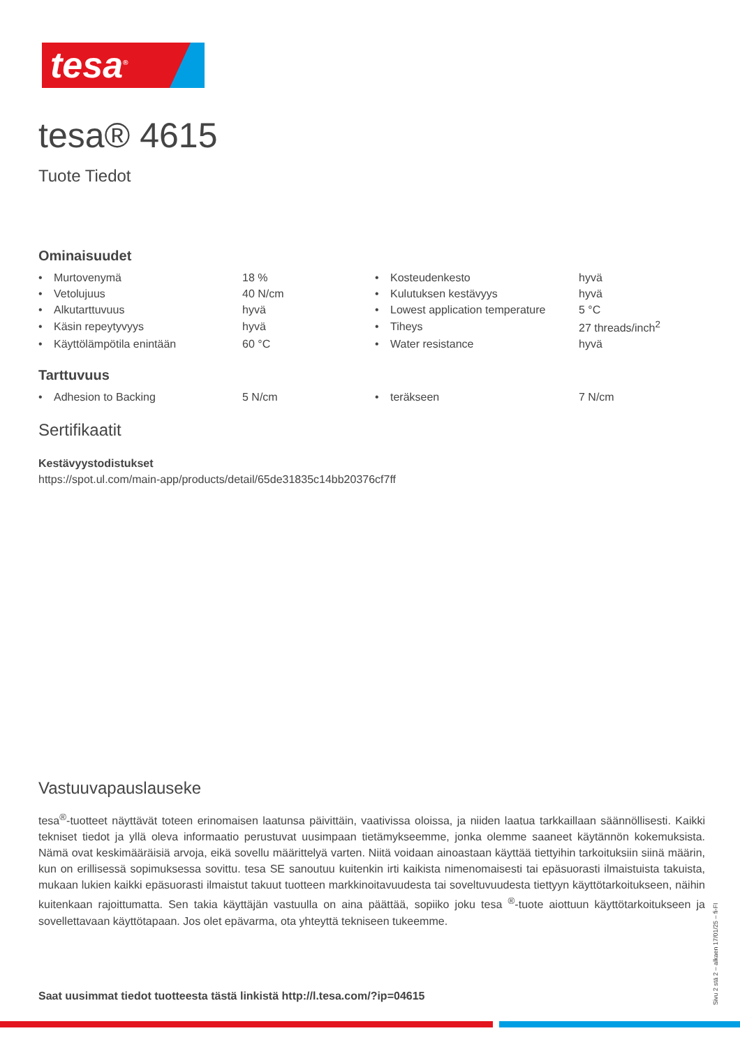tesa<sup>®</sup>
tesa® 4615
Tuote Tiedot
Ominaisuudet
| • | Murtovenymä | 18 % | • | Kosteudenkesto | hyvä |
| • | Vetolujuus | 40 N/cm | • | Kulutuksen kestävyys | hyvä |
| • | Alkutarttuvuus | hyvä | • | Lowest application temperature | 5 °C |
| • | Käsin repeytyvyys | hyvä | • | Tiheys | 27 threads/inch<sup>2</sup> |
| • | Käyttölämpötila enintään | 60 °C | • | Water resistance | hyvä |
Tarttuvuus
| • | Adhesion to Backing | 5 N/cm | • | teräkseen | 7 N/cm |
Sertifikaatit
Kestävyystodistukset
https://spot.ul.com/main-app/products/detail/65de31835c14bb20376cf7ff
Vastuuvapauslauseke
tesa<sup>®</sup>-tuotteet näyttävät toteen erinomaisen laatunsa päivittäin, vaativissa oloissa, ja niiden laatua tarkkaillaan säännöllisesti. Kaikki tekniset tiedot ja yllä oleva informaatio perustuvat uusimpaan tietämykseemme, jonka olemme saaneet käytännön kokemuksista. Nämä ovat keskimääräisiä arvoja, eikä sovellu määrittelyä varten. Niitä voidaan ainoastaan käyttää tiettyihin tarkoituksiin siinä määrin, kun on erillisessä sopimuksessa sovittu. tesa SE sanoutuu kuitenkin irti kaikista nimenomaisesti tai epäsuorasti ilmaistuista takuista, mukaan lukien kaikki epäsuorasti ilmaistut takuut tuotteen markkinoitavuudesta tai soveltuvuudesta tiettyyn käyttötarkoitukseen, näihin kuitenkaan rajoittumatta. Sen takia käyttäjän vastuulla on aina päättää, sopiiko joku tesa <sup>®</sup>-tuote aiottuun käyttötarkoitukseen ja sovellettavaan käyttötapaan. Jos olet epävarma, ota yhteyttä tekniseen tukeemme.
Saat uusimmat tiedot tuotteesta tästä linkistä http://l.tesa.com/?ip=04615
Sivu 2 stä 2 – alkaen 17/01/25 – fi-FI